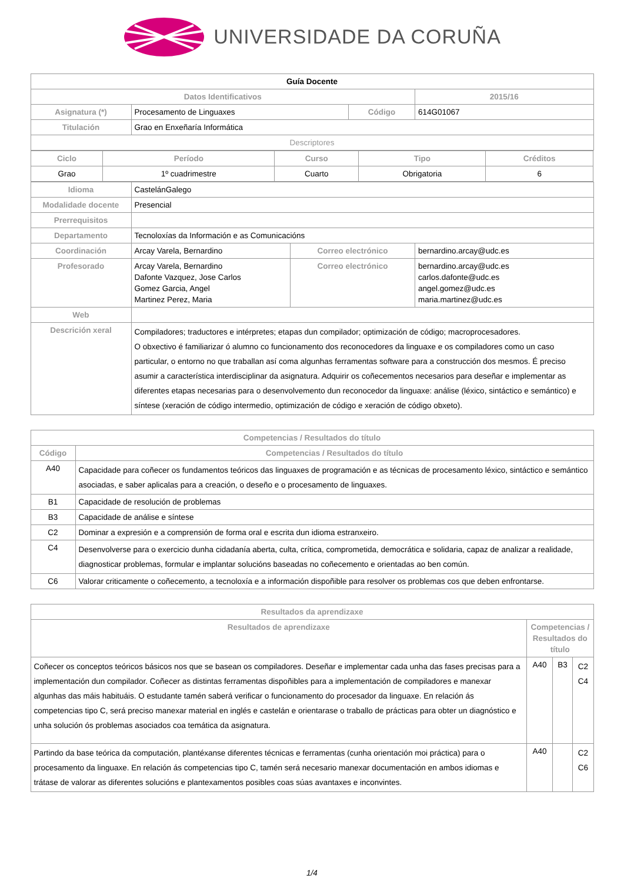UNIVERSIDADE DA CORUÑA
| Guía Docente | | | | | |
| Datos Identificativos | | | | | 2015/16 |
| Asignatura (*) | Procesamento de Linguaxes | | Código | | 614G01067 |
| Titulación | Grao en Enxeñaría Informática | | | | |
| Descriptores | | | | | |
| / Ciclo / Período / Curso / Tipo / Créditos / / --- / --- / --- / --- / --- / / Grao / 1º cuadrimestre / Cuarto / Obrigatoria / 6 / | | | | | |
| Idioma | CastelánGalego | | | | |
| Modalidade docente | Presencial | | | | |
| Prerrequisitos | | | | | |
| Departamento | Tecnoloxías da Información e as Comunicacións | | | | |
| Coordinación | Arcay Varela, Bernardino | Correo electrónico | | bernardino.arcay@udc.es | |
| Profesorado | Arcay Varela, Bernardino Dafonte Vazquez, Jose Carlos Gomez Garcia, Angel Martinez Perez, Maria | Correo electrónico | | bernardino.arcay@udc.es carlos.dafonte@udc.es angel.gomez@udc.es maria.martinez@udc.es | |
| Web | | | | | |
| Descrición xeral | Compiladores; traductores e intérpretes; etapas dun compilador; optimización de código; macroprocesadores. O obxectivo é familiarizar ó alumno co funcionamento dos reconocedores da linguaxe e os compiladores como un caso particular, o entorno no que traballan así coma algunhas ferramentas software para a construcción dos mesmos. É preciso asumir a característica interdisciplinar da asignatura. Adquirir os coñecementos necesarios para deseñar e implementar as diferentes etapas necesarias para o desenvolvemento dun reconocedor da linguaxe: análise (léxico, sintáctico e semántico) e síntese (xeración de código intermedio, optimización de código e xeración de código obxeto). | | | | |
| Competencias / Resultados do título | |
| --- | --- |
| Código | Competencias / Resultados do título |
| A40 | Capacidade para coñecer os fundamentos teóricos das linguaxes de programación e as técnicas de procesamento léxico, sintáctico e semántico asociadas, e saber aplicalas para a creación, o deseño e o procesamento de linguaxes. |
| B1 | Capacidade de resolución de problemas |
| B3 | Capacidade de análise e síntese |
| C2 | Dominar a expresión e a comprensión de forma oral e escrita dun idioma estranxeiro. |
| C4 | Desenvolverse para o exercicio dunha cidadanía aberta, culta, crítica, comprometida, democrática e solidaria, capaz de analizar a realidade, diagnosticar problemas, formular e implantar solucións baseadas no coñecemento e orientadas ao ben común. |
| C6 | Valorar criticamente o coñecemento, a tecnoloxía e a información dispoñible para resolver os problemas cos que deben enfrontarse. |
| Resultados da aprendizaxe | | | |
| --- | --- | --- | --- |
| Resultados de aprendizaxe | Competencias / Resultados do título | | |
| Coñecer os conceptos teóricos básicos nos que se basean os compiladores. Deseñar e implementar cada unha das fases precisas para a implementación dun compilador. Coñecer as distintas ferramentas dispoñibles para a implementación de compiladores e manexar algunhas das máis habituáis. O estudante tamén saberá verificar o funcionamento do procesador da linguaxe. En relación ás competencias tipo C, será preciso manexar material en inglés e castelán e orientarase o traballo de prácticas para obter un diagnóstico e unha solución ós problemas asociados coa temática da asignatura. | A40 | B3 | C2 C4 |
| Partindo da base teórica da computación, plantéxanse diferentes técnicas e ferramentas (cunha orientación moi práctica) para o procesamento da linguaxe. En relación ás competencias tipo C, tamén será necesario manexar documentación en ambos idiomas e trátase de valorar as diferentes solucións e plantexamentos posibles coas súas avantaxes e inconvintes. | A40 | | C2 C6 |
1/4